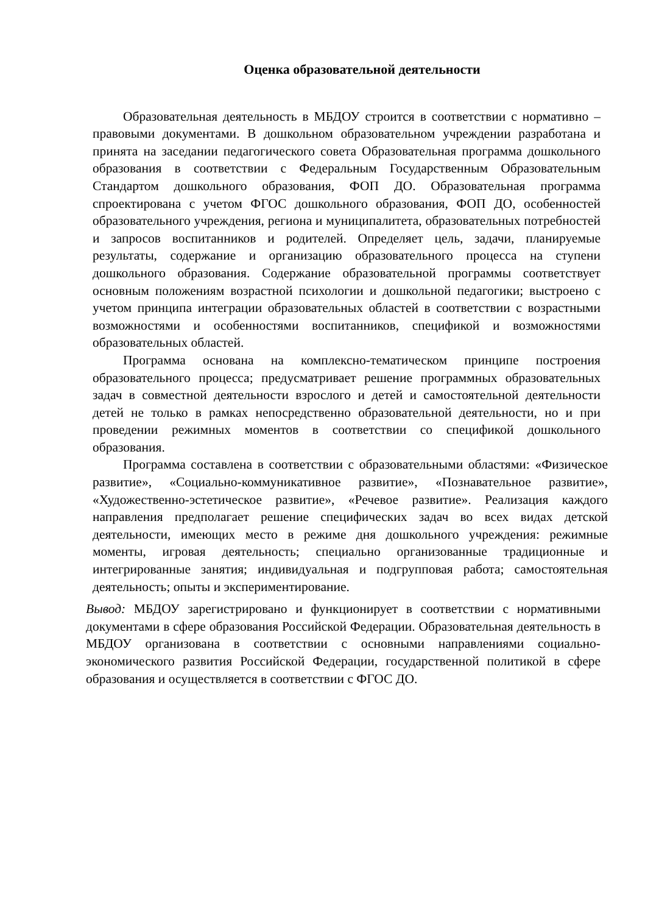Оценка образовательной деятельности
Образовательная деятельность в МБДОУ строится в соответствии с нормативно – правовыми документами. В дошкольном образовательном учреждении разработана и принята на заседании педагогического совета Образовательная программа дошкольного образования в соответствии с Федеральным Государственным Образовательным Стандартом дошкольного образования, ФОП ДО. Образовательная программа спроектирована с учетом ФГОС дошкольного образования, ФОП ДО, особенностей образовательного учреждения, региона и муниципалитета, образовательных потребностей и запросов воспитанников и родителей. Определяет цель, задачи, планируемые результаты, содержание и организацию образовательного процесса на ступени дошкольного образования. Содержание образовательной программы соответствует основным положениям возрастной психологии и дошкольной педагогики; выстроено с учетом принципа интеграции образовательных областей в соответствии с возрастными возможностями и особенностями воспитанников, спецификой и возможностями образовательных областей.
Программа основана на комплексно-тематическом принципе построения образовательного процесса; предусматривает решение программных образовательных задач в совместной деятельности взрослого и детей и самостоятельной деятельности детей не только в рамках непосредственно образовательной деятельности, но и при проведении режимных моментов в соответствии со спецификой дошкольного образования.
Программа составлена в соответствии с образовательными областями: «Физическое развитие», «Социально-коммуникативное развитие», «Познавательное развитие», «Художественно-эстетическое развитие», «Речевое развитие». Реализация каждого направления предполагает решение специфических задач во всех видах детской деятельности, имеющих место в режиме дня дошкольного учреждения: режимные моменты, игровая деятельность; специально организованные традиционные и интегрированные занятия; индивидуальная и подгрупповая работа; самостоятельная деятельность; опыты и экспериментирование.
Вывод: МБДОУ зарегистрировано и функционирует в соответствии с нормативными документами в сфере образования Российской Федерации. Образовательная деятельность в МБДОУ организована в соответствии с основными направлениями социально-экономического развития Российской Федерации, государственной политикой в сфере образования и осуществляется в соответствии с ФГОС ДО.